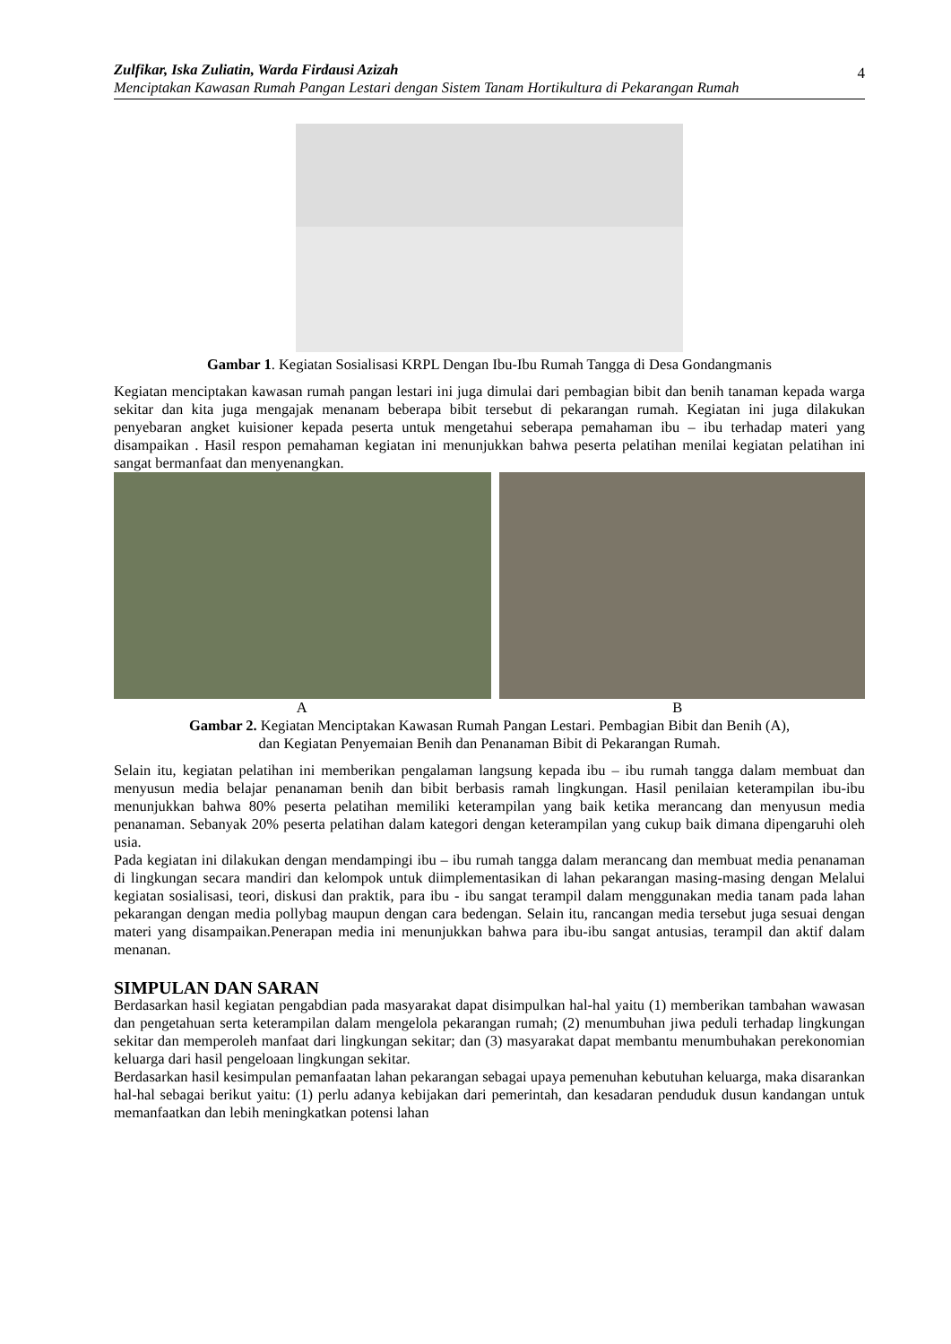Zulfikar, Iska Zuliatin, Warda Firdausi Azizah
Menciptakan Kawasan Rumah Pangan Lestari dengan Sistem Tanam Hortikultura di Pekarangan Rumah
4
Gambar 1. Kegiatan Sosialisasi KRPL Dengan Ibu-Ibu Rumah Tangga di Desa Gondangmanis
Kegiatan menciptakan kawasan rumah pangan lestari ini juga dimulai dari pembagian bibit dan benih tanaman kepada warga sekitar dan kita juga mengajak menanam beberapa bibit tersebut di pekarangan rumah. Kegiatan ini juga dilakukan penyebaran angket kuisioner kepada peserta untuk mengetahui seberapa pemahaman ibu – ibu terhadap materi yang disampaikan . Hasil respon pemahaman kegiatan ini menunjukkan bahwa peserta pelatihan menilai kegiatan pelatihan ini sangat bermanfaat dan menyenangkan.
A B
Gambar 2. Kegiatan Menciptakan Kawasan Rumah Pangan Lestari. Pembagian Bibit dan Benih (A),
dan Kegiatan Penyemaian Benih dan Penanaman Bibit di Pekarangan Rumah.
Selain itu, kegiatan pelatihan ini memberikan pengalaman langsung kepada ibu – ibu rumah tangga dalam membuat dan menyusun media belajar penanaman benih dan bibit berbasis ramah lingkungan. Hasil penilaian keterampilan ibu-ibu menunjukkan bahwa 80% peserta pelatihan memiliki keterampilan yang baik ketika merancang dan menyusun media penanaman. Sebanyak 20% peserta pelatihan dalam kategori dengan keterampilan yang cukup baik dimana dipengaruhi oleh usia.
Pada kegiatan ini dilakukan dengan mendampingi ibu – ibu rumah tangga dalam merancang dan membuat media penanaman di lingkungan secara mandiri dan kelompok untuk diimplementasikan di lahan pekarangan masing-masing dengan Melalui kegiatan sosialisasi, teori, diskusi dan praktik, para ibu - ibu sangat terampil dalam menggunakan media tanam pada lahan pekarangan dengan media pollybag maupun dengan cara bedengan. Selain itu, rancangan media tersebut juga sesuai dengan materi yang disampaikan.Penerapan media ini menunjukkan bahwa para ibu-ibu sangat antusias, terampil dan aktif dalam menanan.
SIMPULAN DAN SARAN
Berdasarkan hasil kegiatan pengabdian pada masyarakat dapat disimpulkan hal-hal yaitu (1) memberikan tambahan wawasan dan pengetahuan serta keterampilan dalam mengelola pekarangan rumah; (2) menumbuhan jiwa peduli terhadap lingkungan sekitar dan memperoleh manfaat dari lingkungan sekitar; dan (3) masyarakat dapat membantu menumbuhakan perekonomian keluarga dari hasil pengeloaan lingkungan sekitar.
Berdasarkan hasil kesimpulan pemanfaatan lahan pekarangan sebagai upaya pemenuhan kebutuhan keluarga, maka disarankan hal-hal sebagai berikut yaitu: (1) perlu adanya kebijakan dari pemerintah, dan kesadaran penduduk dusun kandangan untuk memanfaatkan dan lebih meningkatkan potensi lahan